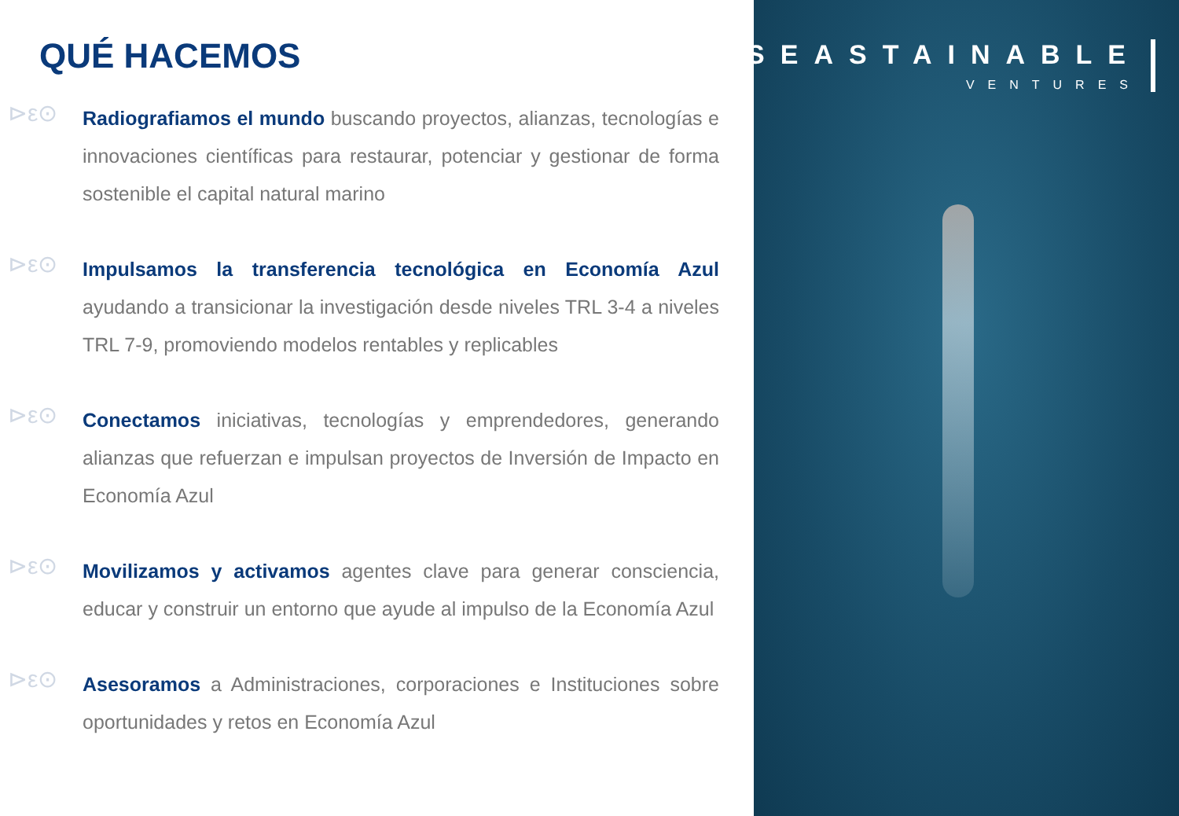QUÉ HACEMOS
⊳ε⊙
Radiografiamos el mundo buscando proyectos, alianzas, tecnologías e innovaciones científicas para restaurar, potenciar y gestionar de forma sostenible el capital natural marino
⊳ε⊙
Impulsamos la transferencia tecnológica en Economía Azul ayudando a transicionar la investigación desde niveles TRL 3-4 a niveles TRL 7-9, promoviendo modelos rentables y replicables
⊳ε⊙
Conectamos iniciativas, tecnologías y emprendedores, generando alianzas que refuerzan e impulsan proyectos de Inversión de Impacto en Economía Azul
⊳ε⊙
Movilizamos y activamos agentes clave para generar consciencia, educar y construir un entorno que ayude al impulso de la Economía Azul
⊳ε⊙
Asesoramos a Administraciones, corporaciones e Instituciones sobre oportunidades y retos en Economía Azul
SEASTAINABLE
VENTURES